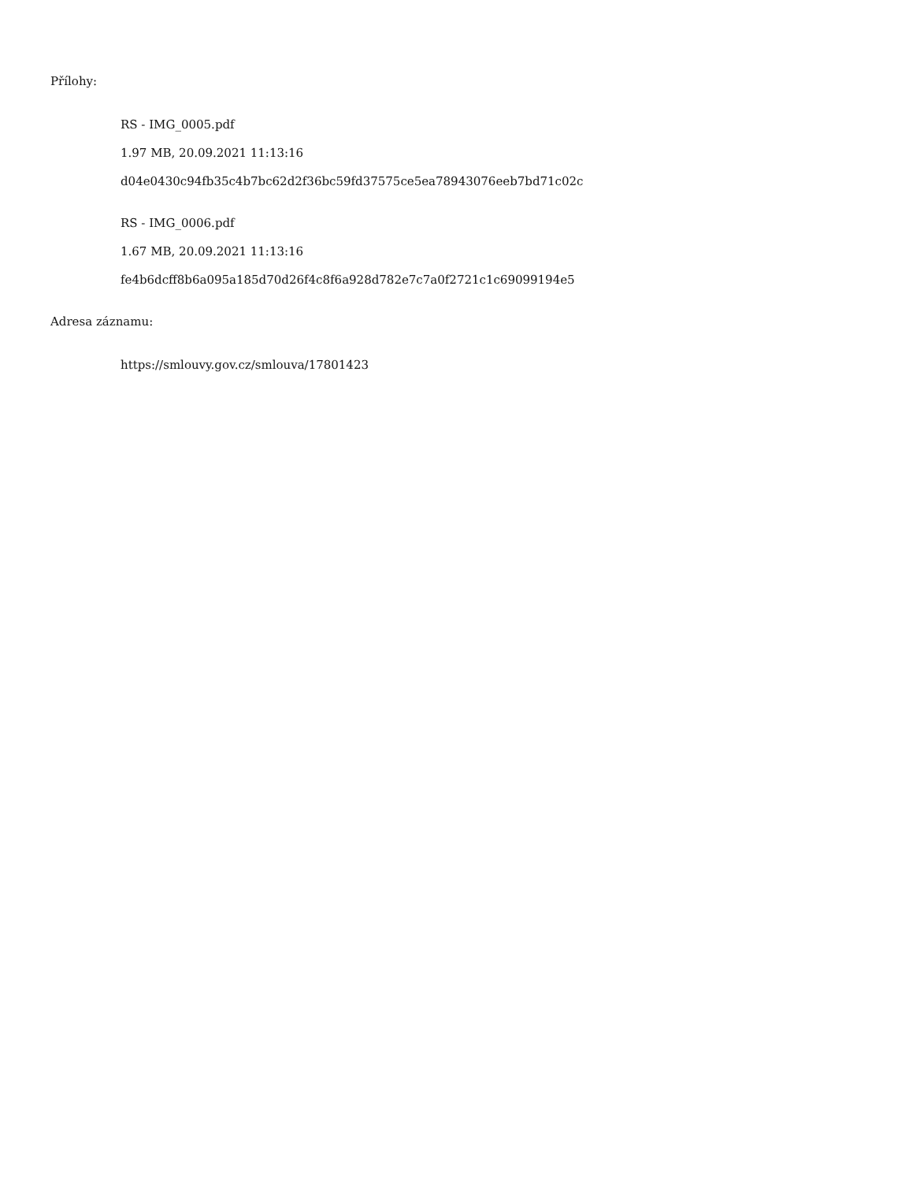Přílohy:
RS - IMG_0005.pdf
1.97 MB, 20.09.2021 11:13:16
d04e0430c94fb35c4b7bc62d2f36bc59fd37575ce5ea78943076eeb7bd71c02c
RS - IMG_0006.pdf
1.67 MB, 20.09.2021 11:13:16
fe4b6dcff8b6a095a185d70d26f4c8f6a928d782e7c7a0f2721c1c69099194e5
Adresa záznamu:
https://smlouvy.gov.cz/smlouva/17801423